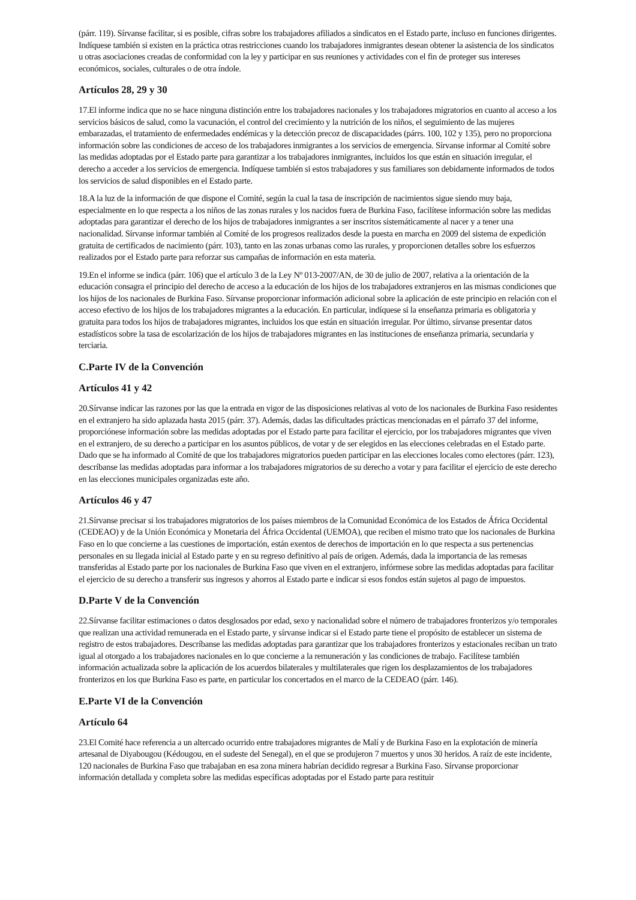(párr. 119). Sírvanse facilitar, si es posible, cifras sobre los trabajadores afiliados a sindicatos en el Estado parte, incluso en funciones dirigentes. Indíquese también si existen en la práctica otras restricciones cuando los trabajadores inmigrantes desean obtener la asistencia de los sindicatos u otras asociaciones creadas de conformidad con la ley y participar en sus reuniones y actividades con el fin de proteger sus intereses económicos, sociales, culturales o de otra índole.
Artículos 28, 29 y 30
17.El informe indica que no se hace ninguna distinción entre los trabajadores nacionales y los trabajadores migratorios en cuanto al acceso a los servicios básicos de salud, como la vacunación, el control del crecimiento y la nutrición de los niños, el seguimiento de las mujeres embarazadas, el tratamiento de enfermedades endémicas y la detección precoz de discapacidades (párrs. 100, 102 y 135), pero no proporciona información sobre las condiciones de acceso de los trabajadores inmigrantes a los servicios de emergencia. Sírvanse informar al Comité sobre las medidas adoptadas por el Estado parte para garantizar a los trabajadores inmigrantes, incluidos los que están en situación irregular, el derecho a acceder a los servicios de emergencia. Indíquese también si estos trabajadores y sus familiares son debidamente informados de todos los servicios de salud disponibles en el Estado parte.
18.A la luz de la información de que dispone el Comité, según la cual la tasa de inscripción de nacimientos sigue siendo muy baja, especialmente en lo que respecta a los niños de las zonas rurales y los nacidos fuera de Burkina Faso, facilítese información sobre las medidas adoptadas para garantizar el derecho de los hijos de trabajadores inmigrantes a ser inscritos sistemáticamente al nacer y a tener una nacionalidad. Sírvanse informar también al Comité de los progresos realizados desde la puesta en marcha en 2009 del sistema de expedición gratuita de certificados de nacimiento (párr. 103), tanto en las zonas urbanas como las rurales, y proporcionen detalles sobre los esfuerzos realizados por el Estado parte para reforzar sus campañas de información en esta materia.
19.En el informe se indica (párr. 106) que el artículo 3 de la Ley Nº 013-2007/AN, de 30 de julio de 2007, relativa a la orientación de la educación consagra el principio del derecho de acceso a la educación de los hijos de los trabajadores extranjeros en las mismas condiciones que los hijos de los nacionales de Burkina Faso. Sírvanse proporcionar información adicional sobre la aplicación de este principio en relación con el acceso efectivo de los hijos de los trabajadores migrantes a la educación. En particular, indíquese si la enseñanza primaria es obligatoria y gratuita para todos los hijos de trabajadores migrantes, incluidos los que están en situación irregular. Por último, sírvanse presentar datos estadísticos sobre la tasa de escolarización de los hijos de trabajadores migrantes en las instituciones de enseñanza primaria, secundaria y terciaria.
C.Parte IV de la Convención
Artículos 41 y 42
20.Sírvanse indicar las razones por las que la entrada en vigor de las disposiciones relativas al voto de los nacionales de Burkina Faso residentes en el extranjero ha sido aplazada hasta 2015 (párr. 37). Además, dadas las dificultades prácticas mencionadas en el párrafo 37 del informe, proporciónese información sobre las medidas adoptadas por el Estado parte para facilitar el ejercicio, por los trabajadores migrantes que viven en el extranjero, de su derecho a participar en los asuntos públicos, de votar y de ser elegidos en las elecciones celebradas en el Estado parte. Dado que se ha informado al Comité de que los trabajadores migratorios pueden participar en las elecciones locales como electores (párr. 123), descríbanse las medidas adoptadas para informar a los trabajadores migratorios de su derecho a votar y para facilitar el ejercicio de este derecho en las elecciones municipales organizadas este año.
Artículos 46 y 47
21.Sírvanse precisar si los trabajadores migratorios de los países miembros de la Comunidad Económica de los Estados de África Occidental (CEDEAO) y de la Unión Económica y Monetaria del África Occidental (UEMOA), que reciben el mismo trato que los nacionales de Burkina Faso en lo que concierne a las cuestiones de importación, están exentos de derechos de importación en lo que respecta a sus pertenencias personales en su llegada inicial al Estado parte y en su regreso definitivo al país de origen. Además, dada la importancia de las remesas transferidas al Estado parte por los nacionales de Burkina Faso que viven en el extranjero, infórmese sobre las medidas adoptadas para facilitar el ejercicio de su derecho a transferir sus ingresos y ahorros al Estado parte e indicar si esos fondos están sujetos al pago de impuestos.
D.Parte V de la Convención
22.Sírvanse facilitar estimaciones o datos desglosados por edad, sexo y nacionalidad sobre el número de trabajadores fronterizos y/o temporales que realizan una actividad remunerada en el Estado parte, y sírvanse indicar si el Estado parte tiene el propósito de establecer un sistema de registro de estos trabajadores. Descríbanse las medidas adoptadas para garantizar que los trabajadores fronterizos y estacionales reciban un trato igual al otorgado a los trabajadores nacionales en lo que concierne a la remuneración y las condiciones de trabajo. Facilítese también información actualizada sobre la aplicación de los acuerdos bilaterales y multilaterales que rigen los desplazamientos de los trabajadores fronterizos en los que Burkina Faso es parte, en particular los concertados en el marco de la CEDEAO (párr. 146).
E.Parte VI de la Convención
Artículo 64
23.El Comité hace referencia a un altercado ocurrido entre trabajadores migrantes de Malí y de Burkina Faso en la explotación de minería artesanal de Diyabougou (Kédougou, en el sudeste del Senegal), en el que se produjeron 7 muertos y unos 30 heridos. A raíz de este incidente, 120 nacionales de Burkina Faso que trabajaban en esa zona minera habrían decidido regresar a Burkina Faso. Sírvanse proporcionar información detallada y completa sobre las medidas específicas adoptadas por el Estado parte para restituir